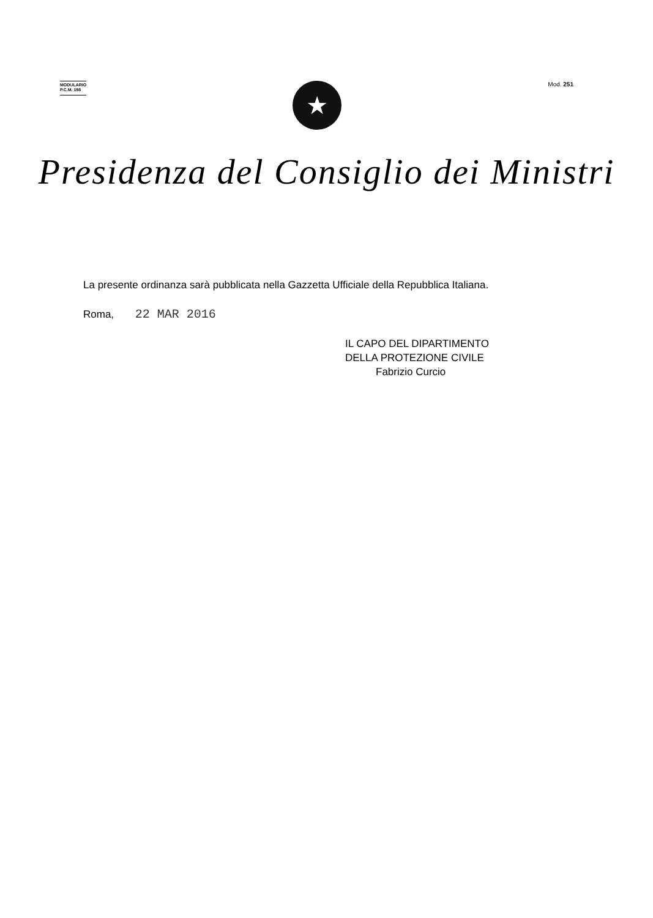MODULARIO
P.C.M. 198
★
Mod. 251
Presidenza del Consiglio dei Ministri
La presente ordinanza sarà pubblicata nella Gazzetta Ufficiale della Repubblica Italiana.
Roma, 22 MAR 2016
IL CAPO DEL DIPARTIMENTO
DELLA PROTEZIONE CIVILE
Fabrizio Curcio